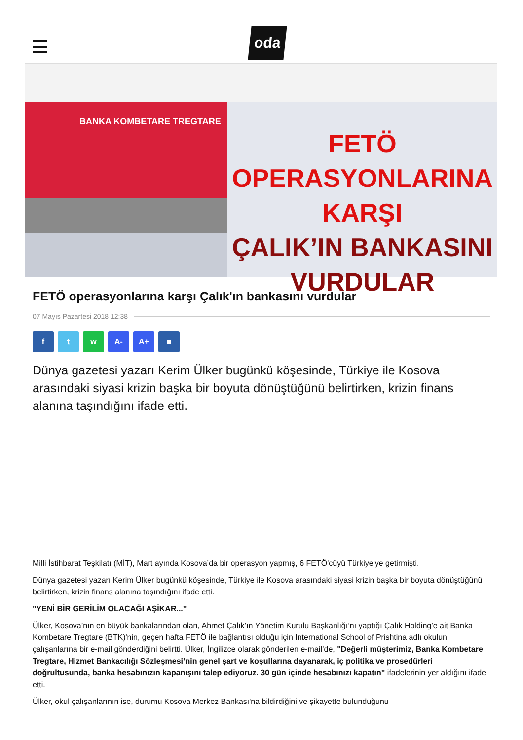oda
BANKA KOMBETARE TREGTARE
FETÖ OPERASYONLARINA
KARŞI
ÇALIK’IN BANKASINI
VURDULAR
FETÖ operasyonlarına karşı Çalık'ın bankasını vurdular
07 Mayıs Pazartesi 2018 12:38
f t w A- A+ ■
Dünya gazetesi yazarı Kerim Ülker bugünkü köşesinde, Türkiye ile Kosova arasındaki siyasi krizin başka bir boyuta dönüştüğünü belirtirken, krizin finans alanına taşındığını ifade etti.
Milli İstihbarat Teşkilatı (MİT), Mart ayında Kosova’da bir operasyon yapmış, 6 FETÖ'cüyü Türkiye'ye getirmişti.
Dünya gazetesi yazarı Kerim Ülker bugünkü köşesinde, Türkiye ile Kosova arasındaki siyasi krizin başka bir boyuta dönüştüğünü belirtirken, krizin finans alanına taşındığını ifade etti.
"YENİ BİR GERİLİM OLACAĞI AŞİKAR..."
Ülker, Kosova’nın en büyük bankalarından olan, Ahmet Çalık’ın Yönetim Kurulu Başkanlığı’nı yaptığı Çalık Holding’e ait Banka Kombetare Tregtare (BTK)'nin, geçen hafta FETÖ ile bağlantısı olduğu için International School of Prishtina adlı okulun çalışanlarına bir e-mail gönderdiğini belirtti. Ülker, İngilizce olarak gönderilen e-mail’de, "Değerli müşterimiz, Banka Kombetare Tregtare, Hizmet Bankacılığı Sözleşmesi’nin genel şart ve koşullarına dayanarak, iç politika ve prosedürleri doğrultusunda, banka hesabınızın kapanışını talep ediyoruz. 30 gün içinde hesabınızı kapatın" ifadelerinin yer aldığını ifade etti.
Ülker, okul çalışanlarının ise, durumu Kosova Merkez Bankası'na bildirdiğini ve şikayette bulunduğunu